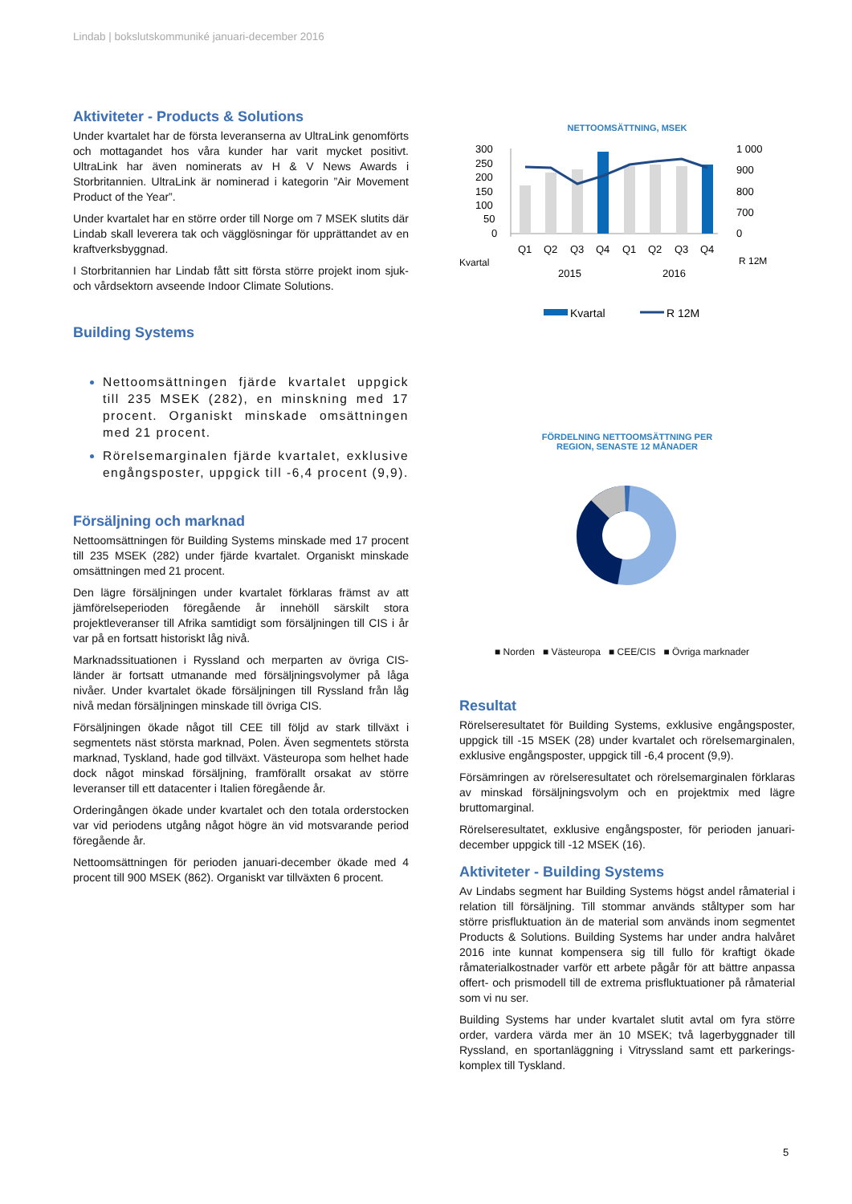Lindab | bokslutskommuniké januari-december 2016
Aktiviteter - Products & Solutions
Under kvartalet har de första leveranserna av UltraLink genomförts och mottagandet hos våra kunder har varit mycket positivt. UltraLink har även nominerats av H & V News Awards i Storbritannien. UltraLink är nominerad i kategorin ”Air Movement Product of the Year”.
Under kvartalet har en större order till Norge om 7 MSEK slutits där Lindab skall leverera tak och vägglösningar för upprättandet av en kraftverksbyggnad.
I Storbritannien har Lindab fått sitt första större projekt inom sjuk- och vårdsektorn avseende Indoor Climate Solutions.
Building Systems
Nettoomsättningen fjärde kvartalet uppgick till 235 MSEK (282), en minskning med 17 procent. Organiskt minskade omsättningen med 21 procent.
Rörelsemarginalen fjärde kvartalet, exklusive engångsposter, uppgick till -6,4 procent (9,9).
Försäljning och marknad
Nettoomsättningen för Building Systems minskade med 17 procent till 235 MSEK (282) under fjärde kvartalet. Organiskt minskade omsättningen med 21 procent.
Den lägre försäljningen under kvartalet förklaras främst av att jämförelseperioden föregående år innehöll särskilt stora projektleveranser till Afrika samtidigt som försäljningen till CIS i år var på en fortsatt historiskt låg nivå.
Marknadssituationen i Ryssland och merparten av övriga CIS-länder är fortsatt utmanande med försäljningsvolymer på låga nivåer. Under kvartalet ökade försäljningen till Ryssland från låg nivå medan försäljningen minskade till övriga CIS.
Försäljningen ökade något till CEE till följd av stark tillväxt i segmentets näst största marknad, Polen. Även segmentets största marknad, Tyskland, hade god tillväxt. Västeuropa som helhet hade dock något minskad försäljning, framförallt orsakat av större leveranser till ett datacenter i Italien föregående år.
Orderingången ökade under kvartalet och den totala orderstocken var vid periodens utgång något högre än vid motsvarande period föregående år.
Nettoomsättningen för perioden januari-december ökade med 4 procent till 900 MSEK (862). Organiskt var tillväxten 6 procent.
NETTOOMSÄTTNING, MSEK
300
250
200
150
100
50
0
1 000
900
800
700
0
Q1
Q2
Q3
Q4
Q1
Q2
Q3
Q4
Kvartal
R 12M
2015
2016
Kvartal
R 12M
FÖRDELNING NETTOOMSÄTTNING PER
REGION, SENASTE 12 MÅNADER
■ Norden ■ Västeuropa ■ CEE/CIS ■ Övriga marknader
Resultat
Rörelseresultatet för Building Systems, exklusive engångsposter, uppgick till -15 MSEK (28) under kvartalet och rörelsemarginalen, exklusive engångsposter, uppgick till -6,4 procent (9,9).
Försämringen av rörelseresultatet och rörelsemarginalen förklaras av minskad försäljningsvolym och en projektmix med lägre bruttomarginal.
Rörelseresultatet, exklusive engångsposter, för perioden januari-december uppgick till -12 MSEK (16).
Aktiviteter - Building Systems
Av Lindabs segment har Building Systems högst andel råmaterial i relation till försäljning. Till stommar används ståltyper som har större prisfluktuation än de material som används inom segmentet Products & Solutions. Building Systems har under andra halvåret 2016 inte kunnat kompensera sig till fullo för kraftigt ökade råmaterialkostnader varför ett arbete pågår för att bättre anpassa offert- och prismodell till de extrema prisfluktuationer på råmaterial som vi nu ser.
Building Systems har under kvartalet slutit avtal om fyra större order, vardera värda mer än 10 MSEK; två lagerbyggnader till Ryssland, en sportanläggning i Vitryssland samt ett parkerings-komplex till Tyskland.
5